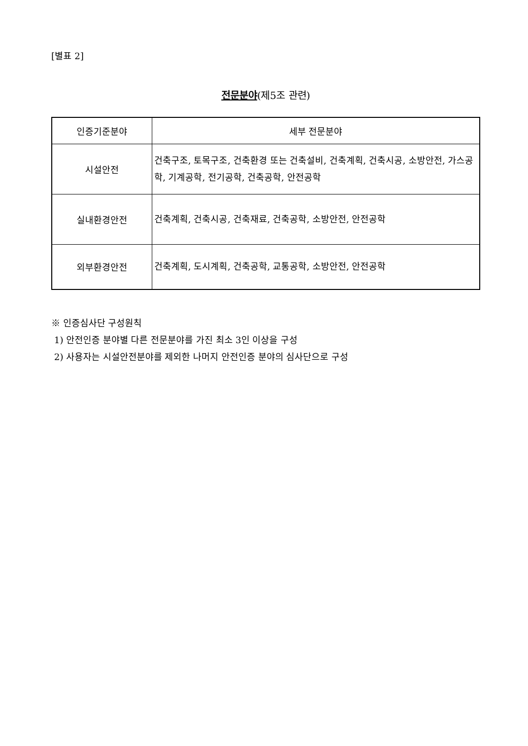[별표 2]
전문분야(제5조 관련)
| 인증기준분야 | 세부 전문분야 |
| --- | --- |
| 시설안전 | 건축구조, 토목구조, 건축환경 또는 건축설비, 건축계획, 건축시공, 소방안전, 가스공학, 기계공학, 전기공학, 건축공학, 안전공학 |
| 실내환경안전 | 건축계획, 건축시공, 건축재료, 건축공학, 소방안전, 안전공학 |
| 외부환경안전 | 건축계획, 도시계획, 건축공학, 교통공학, 소방안전, 안전공학 |
※ 인증심사단 구성원칙
1) 안전인증 분야별 다른 전문분야를 가진 최소 3인 이상을 구성
2) 사용자는 시설안전분야를 제외한 나머지 안전인증 분야의 심사단으로 구성